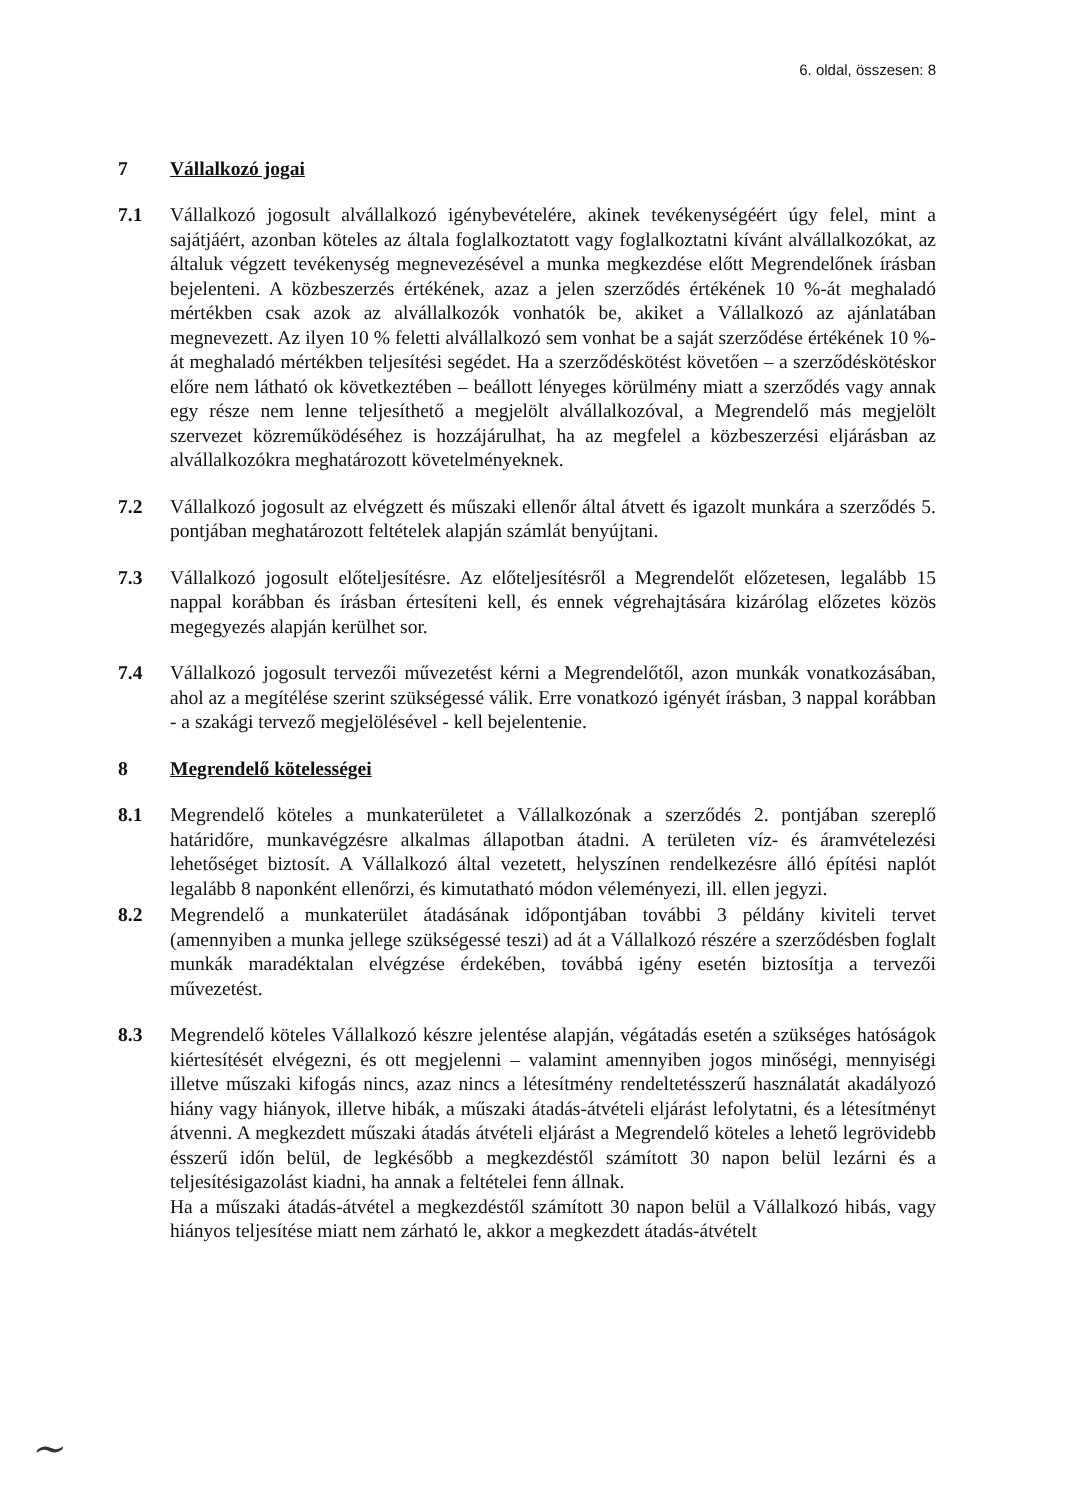6. oldal, összesen: 8
7 Vállalkozó jogai
7.1 Vállalkozó jogosult alvállalkozó igénybevételére, akinek tevékenységéért úgy felel, mint a sajátjáért, azonban köteles az általa foglalkoztatott vagy foglalkoztatni kívánt alvállalkozókat, az általuk végzett tevékenység megnevezésével a munka megkezdése előtt Megrendelőnek írásban bejelenteni. A közbeszerzés értékének, azaz a jelen szerződés értékének 10 %-át meghaladó mértékben csak azok az alvállalkozók vonhatók be, akiket a Vállalkozó az ajánlatában megnevezett. Az ilyen 10 % feletti alvállalkozó sem vonhat be a saját szerződése értékének 10 %-át meghaladó mértékben teljesítési segédet. Ha a szerződéskötést követően – a szerződéskötéskor előre nem látható ok következtében – beállott lényeges körülmény miatt a szerződés vagy annak egy része nem lenne teljesíthető a megjelölt alvállalkozóval, a Megrendelő más megjelölt szervezet közreműködéséhez is hozzájárulhat, ha az megfelel a közbeszerzési eljárásban az alvállalkozókra meghatározott követelményeknek.
7.2 Vállalkozó jogosult az elvégzett és műszaki ellenőr által átvett és igazolt munkára a szerződés 5. pontjában meghatározott feltételek alapján számlát benyújtani.
7.3 Vállalkozó jogosult előteljesítésre. Az előteljesítésről a Megrendelőt előzetesen, legalább 15 nappal korábban és írásban értesíteni kell, és ennek végrehajtására kizárólag előzetes közös megegyezés alapján kerülhet sor.
7.4 Vállalkozó jogosult tervezői művezetést kérni a Megrendelőtől, azon munkák vonatkozásában, ahol az a megítélése szerint szükségessé válik. Erre vonatkozó igényét írásban, 3 nappal korábban - a szakági tervező megjelölésével - kell bejelentenie.
8 Megrendelő kötelességei
8.1 Megrendelő köteles a munkaterületet a Vállalkozónak a szerződés 2. pontjában szereplő határidőre, munkavégzésre alkalmas állapotban átadni. A területen víz- és áramvételezési lehetőséget biztosít. A Vállalkozó által vezetett, helyszínen rendelkezésre álló építési naplót legalább 8 naponként ellenőrzi, és kimutatható módon véleményezi, ill. ellen jegyzi.
8.2 Megrendelő a munkaterület átadásának időpontjában további 3 példány kiviteli tervet (amennyiben a munka jellege szükségessé teszi) ad át a Vállalkozó részére a szerződésben foglalt munkák maradéktalan elvégzése érdekében, továbbá igény esetén biztosítja a tervezői művezetést.
8.3 Megrendelő köteles Vállalkozó készre jelentése alapján, végátadás esetén a szükséges hatóságok kiértesítését elvégezni, és ott megjelenni – valamint amennyiben jogos minőségi, mennyiségi illetve műszaki kifogás nincs, azaz nincs a létesítmény rendeltetésszerű használatát akadályozó hiány vagy hiányok, illetve hibák, a műszaki átadás-átvételi eljárást lefolytatni, és a létesítményt átvenni. A megkezdett műszaki átadás átvételi eljárást a Megrendelő köteles a lehető legrövidebb ésszerű időn belül, de legkésőbb a megkezdéstől számított 30 napon belül lezárni és a teljesítésigazolást kiadni, ha annak a feltételei fenn állnak.
Ha a műszaki átadás-átvétel a megkezdéstől számított 30 napon belül a Vállalkozó hibás, vagy hiányos teljesítése miatt nem zárható le, akkor a megkezdett átadás-átvételt
~